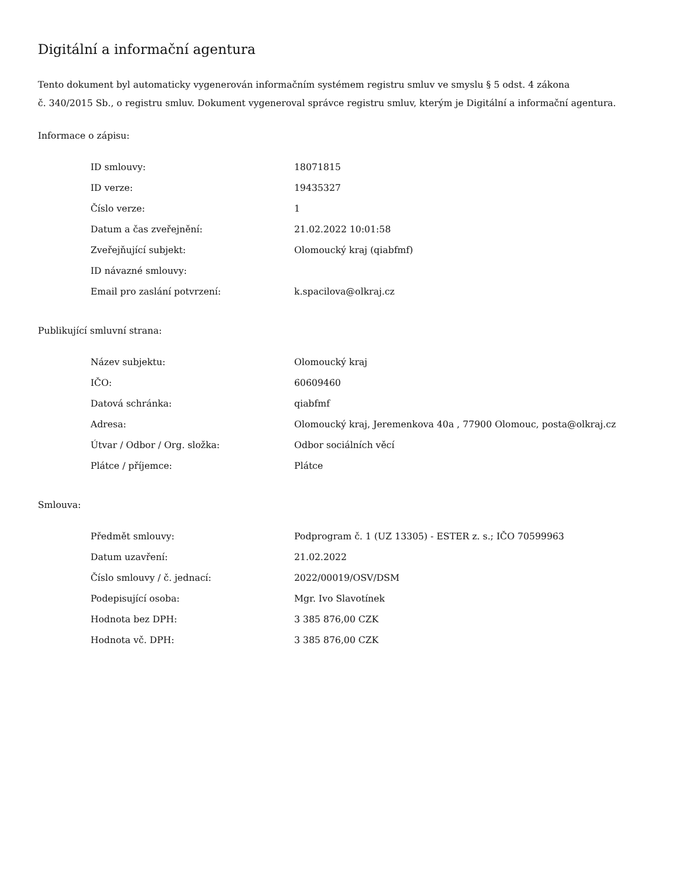Digitální a informační agentura
Tento dokument byl automaticky vygenerován informačním systémem registru smluv ve smyslu § 5 odst. 4 zákona
č. 340/2015 Sb., o registru smluv. Dokument vygeneroval správce registru smluv, kterým je Digitální a informační agentura.
Informace o zápisu:
| ID smlouvy: | 18071815 |
| ID verze: | 19435327 |
| Číslo verze: | 1 |
| Datum a čas zveřejnění: | 21.02.2022 10:01:58 |
| Zveřejňující subjekt: | Olomoucký kraj (qiabfmf) |
| ID návazné smlouvy: | |
| Email pro zaslání potvrzení: | k.spacilova@olkraj.cz |
Publikující smluvní strana:
| Název subjektu: | Olomoucký kraj |
| IČO: | 60609460 |
| Datová schránka: | qiabfmf |
| Adresa: | Olomoucký kraj, Jeremenkova 40a , 77900 Olomouc, posta@olkraj.cz |
| Útvar / Odbor / Org. složka: | Odbor sociálních věcí |
| Plátce / příjemce: | Plátce |
Smlouva:
| Předmět smlouvy: | Podprogram č. 1 (UZ 13305) - ESTER z. s.; IČO 70599963 |
| Datum uzavření: | 21.02.2022 |
| Číslo smlouvy / č. jednací: | 2022/00019/OSV/DSM |
| Podepisující osoba: | Mgr. Ivo Slavotínek |
| Hodnota bez DPH: | 3 385 876,00 CZK |
| Hodnota vč. DPH: | 3 385 876,00 CZK |